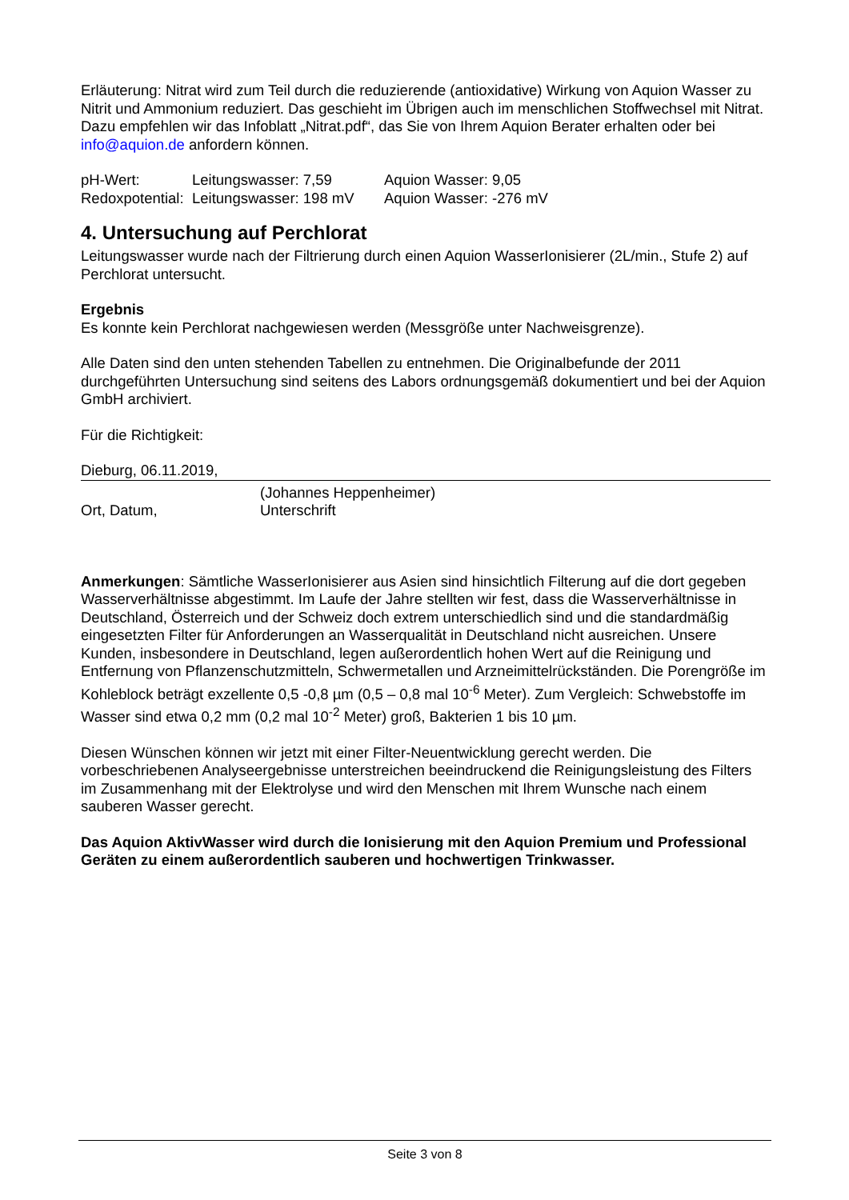Erläuterung: Nitrat wird zum Teil durch die reduzierende (antioxidative) Wirkung von Aquion Wasser zu Nitrit und Ammonium reduziert. Das geschieht im Übrigen auch im menschlichen Stoffwechsel mit Nitrat. Dazu empfehlen wir das Infoblatt „Nitrat.pdf“, das Sie von Ihrem Aquion Berater erhalten oder bei info@aquion.de anfordern können.
pH-Wert: Leitungswasser: 7,59 Aquion Wasser: 9,05
Redoxpotential: Leitungswasser: 198 mV Aquion Wasser: -276 mV
4. Untersuchung auf Perchlorat
Leitungswasser wurde nach der Filtrierung durch einen Aquion WasserIonisierer (2L/min., Stufe 2) auf Perchlorat untersucht.
Ergebnis
Es konnte kein Perchlorat nachgewiesen werden (Messgröße unter Nachweisgrenze).
Alle Daten sind den unten stehenden Tabellen zu entnehmen. Die Originalbefunde der 2011 durchgeführten Untersuchung sind seitens des Labors ordnungsgemäß dokumentiert und bei der Aquion GmbH archiviert.
Für die Richtigkeit:
Dieburg, 06.11.2019,
Ort, Datum, (Johannes Heppenheimer)
Unterschrift
Anmerkungen: Sämtliche WasserIonisierer aus Asien sind hinsichtlich Filterung auf die dort gegeben Wasserverhältnisse abgestimmt. Im Laufe der Jahre stellten wir fest, dass die Wasserverhältnisse in Deutschland, Österreich und der Schweiz doch extrem unterschiedlich sind und die standardmäßig eingesetzten Filter für Anforderungen an Wasserqualität in Deutschland nicht ausreichen. Unsere Kunden, insbesondere in Deutschland, legen außerordentlich hohen Wert auf die Reinigung und Entfernung von Pflanzenschutzmitteln, Schwermetallen und Arzneimittelrückständen. Die Porengröße im Kohleblock beträgt exzellente 0,5 -0,8 µm (0,5 – 0,8 mal 10<sup>-6</sup> Meter). Zum Vergleich: Schwebstoffe im Wasser sind etwa 0,2 mm (0,2 mal 10<sup>-2</sup> Meter) groß, Bakterien 1 bis 10 µm.
Diesen Wünschen können wir jetzt mit einer Filter-Neuentwicklung gerecht werden. Die vorbeschriebenen Analyseergebnisse unterstreichen beeindruckend die Reinigungsleistung des Filters im Zusammenhang mit der Elektrolyse und wird den Menschen mit Ihrem Wunsche nach einem sauberen Wasser gerecht.
Das Aquion AktivWasser wird durch die Ionisierung mit den Aquion Premium und Professional Geräten zu einem außerordentlich sauberen und hochwertigen Trinkwasser.
Seite 3 von 8